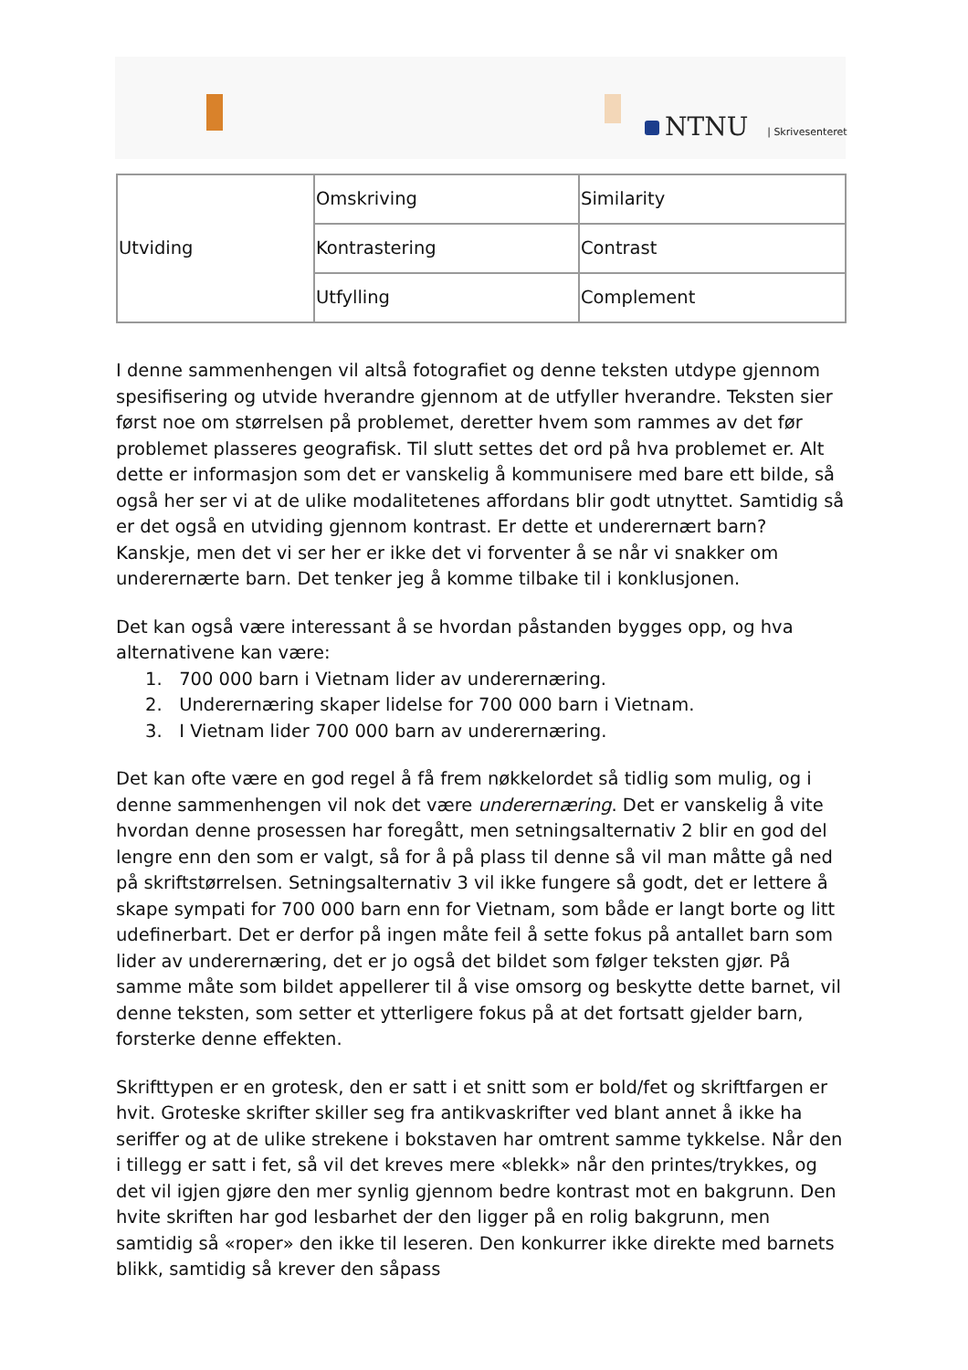NTNU | Skrivesenteret
| Utviding | Omskriving | Similarity |
| | Kontrastering | Contrast |
| | Utfylling | Complement |
I denne sammenhengen vil altså fotografiet og denne teksten utdype gjennom spesifisering og utvide hverandre gjennom at de utfyller hverandre. Teksten sier først noe om størrelsen på problemet, deretter hvem som rammes av det før problemet plasseres geografisk. Til slutt settes det ord på hva problemet er. Alt dette er informasjon som det er vanskelig å kommunisere med bare ett bilde, så også her ser vi at de ulike modalitetenes affordans blir godt utnyttet. Samtidig så er det også en utviding gjennom kontrast. Er dette et underernært barn? Kanskje, men det vi ser her er ikke det vi forventer å se når vi snakker om underernærte barn. Det tenker jeg å komme tilbake til i konklusjonen.
Det kan også være interessant å se hvordan påstanden bygges opp, og hva alternativene kan være:
1. 700 000 barn i Vietnam lider av underernæring.
2. Underernæring skaper lidelse for 700 000 barn i Vietnam.
3. I Vietnam lider 700 000 barn av underernæring.
Det kan ofte være en god regel å få frem nøkkelordet så tidlig som mulig, og i denne sammenhengen vil nok det være underernæring. Det er vanskelig å vite hvordan denne prosessen har foregått, men setningsalternativ 2 blir en god del lengre enn den som er valgt, så for å på plass til denne så vil man måtte gå ned på skriftstørrelsen. Setningsalternativ 3 vil ikke fungere så godt, det er lettere å skape sympati for 700 000 barn enn for Vietnam, som både er langt borte og litt udefinerbart. Det er derfor på ingen måte feil å sette fokus på antallet barn som lider av underernæring, det er jo også det bildet som følger teksten gjør. På samme måte som bildet appellerer til å vise omsorg og beskytte dette barnet, vil denne teksten, som setter et ytterligere fokus på at det fortsatt gjelder barn, forsterke denne effekten.
Skrifttypen er en grotesk, den er satt i et snitt som er bold/fet og skriftfargen er hvit. Groteske skrifter skiller seg fra antikvaskrifter ved blant annet å ikke ha seriffer og at de ulike strekene i bokstaven har omtrent samme tykkelse. Når den i tillegg er satt i fet, så vil det kreves mere «blekk» når den printes/trykkes, og det vil igjen gjøre den mer synlig gjennom bedre kontrast mot en bakgrunn. Den hvite skriften har god lesbarhet der den ligger på en rolig bakgrunn, men samtidig så «roper» den ikke til leseren. Den konkurrer ikke direkte med barnets blikk, samtidig så krever den såpass